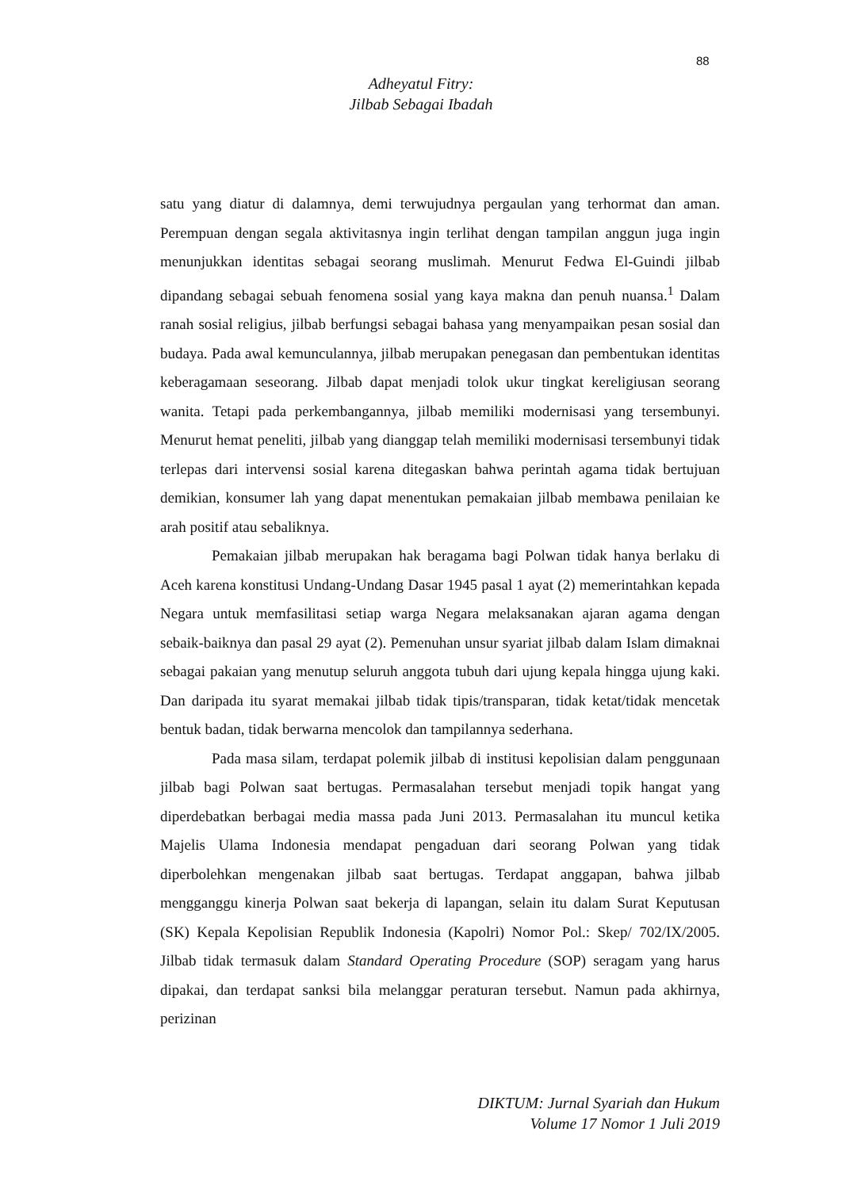88
Adheyatul Fitry:
Jilbab Sebagai Ibadah
satu yang diatur di dalamnya, demi terwujudnya pergaulan yang terhormat dan aman. Perempuan dengan segala aktivitasnya ingin terlihat dengan tampilan anggun juga ingin menunjukkan identitas sebagai seorang muslimah. Menurut Fedwa El-Guindi jilbab dipandang sebagai sebuah fenomena sosial yang kaya makna dan penuh nuansa.<sup>1</sup> Dalam ranah sosial religius, jilbab berfungsi sebagai bahasa yang menyampaikan pesan sosial dan budaya. Pada awal kemunculannya, jilbab merupakan penegasan dan pembentukan identitas keberagamaan seseorang. Jilbab dapat menjadi tolok ukur tingkat kereligiusan seorang wanita. Tetapi pada perkembangannya, jilbab memiliki modernisasi yang tersembunyi. Menurut hemat peneliti, jilbab yang dianggap telah memiliki modernisasi tersembunyi tidak terlepas dari intervensi sosial karena ditegaskan bahwa perintah agama tidak bertujuan demikian, konsumer lah yang dapat menentukan pemakaian jilbab membawa penilaian ke arah positif atau sebaliknya.
Pemakaian jilbab merupakan hak beragama bagi Polwan tidak hanya berlaku di Aceh karena konstitusi Undang-Undang Dasar 1945 pasal 1 ayat (2) memerintahkan kepada Negara untuk memfasilitasi setiap warga Negara melaksanakan ajaran agama dengan sebaik-baiknya dan pasal 29 ayat (2). Pemenuhan unsur syariat jilbab dalam Islam dimaknai sebagai pakaian yang menutup seluruh anggota tubuh dari ujung kepala hingga ujung kaki. Dan daripada itu syarat memakai jilbab tidak tipis/transparan, tidak ketat/tidak mencetak bentuk badan, tidak berwarna mencolok dan tampilannya sederhana.
Pada masa silam, terdapat polemik jilbab di institusi kepolisian dalam penggunaan jilbab bagi Polwan saat bertugas. Permasalahan tersebut menjadi topik hangat yang diperdebatkan berbagai media massa pada Juni 2013. Permasalahan itu muncul ketika Majelis Ulama Indonesia mendapat pengaduan dari seorang Polwan yang tidak diperbolehkan mengenakan jilbab saat bertugas. Terdapat anggapan, bahwa jilbab mengganggu kinerja Polwan saat bekerja di lapangan, selain itu dalam Surat Keputusan (SK) Kepala Kepolisian Republik Indonesia (Kapolri) Nomor Pol.: Skep/ 702/IX/2005. Jilbab tidak termasuk dalam Standard Operating Procedure (SOP) seragam yang harus dipakai, dan terdapat sanksi bila melanggar peraturan tersebut. Namun pada akhirnya, perizinan
DIKTUM: Jurnal Syariah dan Hukum
Volume 17 Nomor 1 Juli 2019